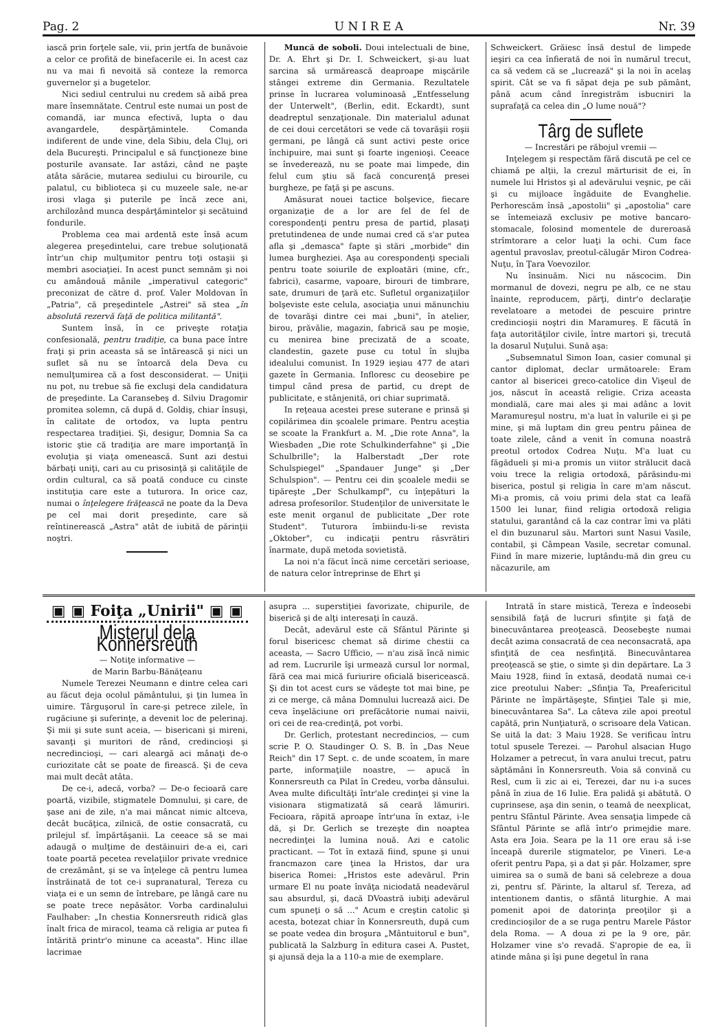Pag. 2 U N I R E A Nr. 39
iască prin forţele sale, vii, prin jertfa de bunăvoie a celor ce profită de binefacerile ei. In acest caz nu va mai fi nevoită să conteze la remorca guvernelor şi a bugetelor.
Nici sediul centrului nu credem să aibă prea mare însemnătate. Centrul este numai un post de comandă, iar munca efectivă, lupta o dau avangardele, despărţămintele. Comanda indiferent de unde vine, dela Sibiu, dela Cluj, ori dela Bucureşti. Principalul e să funcţioneze bine posturile avansate. Iar astăzi, când ne paşte atâta sărăcie, mutarea sediului cu birourile, cu palatul, cu biblioteca şi cu muzeele sale, ne-ar irosi vlaga şi puterile pe încă zece ani, archilozând munca despărţămintelor şi secătuind fondurile.
Problema cea mai ardentă este însă acum alegerea preşedintelui, care trebue soluţionată într'un chip mulţumitor pentru toţi ostaşii şi membri asociaţiei. In acest punct semnăm şi noi cu amândouă mânile „imperativul categoric" preconizat de către d. prof. Valer Moldovan în „Patria", că preşedintele „Astrei" să stea „în absolută rezervă faţă de politica militantă".
Suntem însă, în ce priveşte rotaţia confesională, pentru tradiţie, ca buna pace între fraţi şi prin aceasta să se întărească şi nici un suflet să nu se întoarcă dela Deva cu nemulţumirea că a fost desconsiderat. — Uniţii nu pot, nu trebue să fie excluşi dela candidatura de preşedinte. La Caransebeş d. Silviu Dragomir promitea solemn, că după d. Goldiş, chiar însuşi, în calitate de ortodox, va lupta pentru respectarea tradiţiei. Şi, desigur, Domnia Sa ca istoric ştie că tradiţia are mare importanţă în evoluţia şi viaţa omenească. Sunt azi destui bărbaţi uniţi, cari au cu prisosinţă şi calităţile de ordin cultural, ca să poată conduce cu cinste instituţia care este a tuturora. In orice caz, numai o înţelegere frăţească ne poate da la Deva pe cel mai dorit preşedinte, care să reîntinerească „Astra" atât de iubită de părinţii noştri.
Muncă de soboli. Doui intelectuali de bine, Dr. A. Ehrt şi Dr. I. Schweickert, şi-au luat sarcina să urmărească deaproape mişcările stângei extreme din Germania. Rezultatele prinse în lucrarea voluminoasă „Entfesselung der Unterwelt", (Berlin, edit. Eckardt), sunt deadreptul senzaţionale. Din materialul adunat de cei doui cercetători se vede că tovarăşii roşii germani, pe lângă că sunt activi peste orice închipuire, mai sunt şi foarte ingenioşi. Ceeace se învederează, nu se poate mai limpede, din felul cum ştiu să facă concurenţă presei burgheze, pe faţă şi pe ascuns.
Amăsurat nouei tactice bolşevice, fiecare organizaţie de a lor are fel de fel de corespondenţi pentru presa de partid, plasaţi pretutindenea de unde numai cred că s'ar putea afla şi „demasca" fapte şi stări „morbide" din lumea burgheziei. Aşa au corespondenţi speciali pentru toate soiurile de exploatări (mine, cfr., fabrici), casarme, vapoare, birouri de timbrare, sate, drumuri de ţară etc. Sufletul organizaţiilor bolşeviste este celula, asociaţia unui mănunchiu de tovarăşi dintre cei mai „buni", în atelier, birou, prăvălie, magazin, fabrică sau pe moşie, cu menirea bine precizată de a scoate, clandestin, gazete puse cu totul în slujba idealului comunist. In 1929 ieşiau 477 de atari gazete în Germania. Infloresc cu deosebire pe timpul când presa de partid, cu drept de publicitate, e stânjenită, ori chiar suprimată.
In reţeaua acestei prese suterane e prinsă şi copilărimea din şcoalele primare. Pentru aceştia se scoate la Frankfurt a. M. „Die rote Anna", la Wiesbaden „Die rote Schulkinderfahne" şi „Die Schulbrille"; la Halberstadt „Der rote Schulspiegel" „Spandauer Junge" şi „Der Schulspion". — Pentru cei din şcoalele medii se tipăreşte „Der Schulkampf", cu înţepături la adresa profesorilor. Studenţilor de universitate le este menit organul de publicitate „Der rote Student". Tuturora îmbiindu-li-se revista „Oktober", cu indicaţii pentru răsvrătiri înarmate, după metoda sovietistă.
La noi n'a făcut încă nime cercetări serioase, de natura celor întreprinse de Ehrt şi
Schweickert. Grăiesc însă destul de limpede ieşiri ca cea înfierată de noi în numărul trecut, ca să vedem că se „lucrează" şi la noi în acelaş spirit. Cât se va fi săpat deja pe sub pământ, până acum când înregistrăm isbucniri la suprafaţă ca celea din „O lume nouă"?
Târg de suflete
— Increstări pe răbojul vremii —
Inţelegem şi respectăm fără discută pe cel ce chiamă pe alţii, la crezul mărturisit de ei, în numele lui Hristos şi al adevărului veşnic, pe căi şi cu mijloace îngăduite de Evanghelie. Perhorescăm însă „apostolii" şi „apostolia" care se întemeiază exclusiv pe motive bancaro-stomacale, folosind momentele de dureroasă strîmtorare a celor luaţi la ochi. Cum face agentul pravoslav, preotul-călugăr Miron Codrea-Nuţu, în Ţara Voevozilor.
Nu însinuăm. Nici nu născocim. Din mormanul de dovezi, negru pe alb, ce ne stau înainte, reproducem, părţi, dintr'o declaraţie revelatoare a metodei de pescuire printre credincioşii noştri din Maramureş. E făcută în faţa autorităţilor civile, între martori şi, trecută la dosarul Nuţului. Sună aşa:
„Subsemnatul Simon Ioan, casier comunal şi cantor diplomat, declar următoarele: Eram cantor al bisericei greco-catolice din Vişeul de jos, născut în această religie. Criza aceasta mondială, care mai ales şi mai adânc a lovit Maramureşul nostru, m'a luat în valurile ei şi pe mine, şi mă luptam din greu pentru pâinea de toate zilele, când a venit în comuna noastră preotul ortodox Codrea Nuţu. M'a luat cu făgădueli şi mi-a promis un viitor strălucit dacă voiu trece la religia ortodoxă, părăsindu-mi biserica, postul şi religia în care m'am născut. Mi-a promis, că voiu primi dela stat ca leafă 1500 lei lunar, fiind religia ortodoxă religia statului, garantând că la caz contrar îmi va plăti el din buzunarul său. Martori sunt Nasui Vasile, contabil, şi Câmpean Vasile, secretar comunal. Fiind în mare mizerie, luptându-mă din greu cu năcazurile, am
▣ ▣ Foiţa „Unirii" ▣ ▣
Misterul dela Konnersreuth
— Notiţe informative —
de Marin Barbu-Bănăţeanu
Numele Terezei Neumann e dintre celea cari au făcut deja ocolul pământului, şi ţin lumea în uimire. Târguşorul în care-şi petrece zilele, în rugăciune şi suferinţe, a devenit loc de pelerinaj. Şi mii şi sute sunt aceia, — bisericani şi mireni, savanţi şi muritori de rând, credincioşi şi necredincioşi, — cari aleargă aci mânaţi de-o curiozitate cât se poate de firească. Şi de ceva mai mult decât atâta.
De ce-i, adecă, vorba? — De-o fecioară care poartă, vizibile, stigmatele Domnului, şi care, de şase ani de zile, n'a mai mâncat nimic altceva, decât bucăţica, zilnică, de ostie consacrată, cu prilejul sf. împărtăşanii. La ceeace să se mai adaugă o mulţime de destăinuiri de-a ei, cari toate poartă pecetea revelaţiilor private vrednice de crezământ, şi se va înţelege că pentru lumea înstrăinată de tot ce-i supranatural, Tereza cu viaţa ei e un semn de întrebare, pe lângă care nu se poate trece nepăsător. Vorba cardinalului Faulhaber: „In chestia Konnersreuth ridică glas înalt frica de miracol, teama că religia ar putea fi întărită printr'o minune ca aceasta". Hinc illae lacrimae
asupra ... superstiţiei favorizate, chipurile, de biserică şi de alţi interesaţi în cauză.
Decât, adevărul este că Sfântul Părinte şi forul bisericesc chemat să dirime chestii ca aceasta, — Sacro Ufficio, — n'au zisă încă nimic ad rem. Lucrurile îşi urmează cursul lor normal, fără cea mai mică furiurire oficială bisericească. Şi din tot acest curs se vădeşte tot mai bine, pe zi ce merge, că mâna Domnului lucrează aici. De ceva înşelăciune ori prefăcătorie numai naivii, ori cei de rea-credinţă, pot vorbi.
Dr. Gerlich, protestant necredincios, — cum scrie P. O. Staudinger O. S. B. în „Das Neue Reich" din 17 Sept. c. de unde scoatem, în mare parte, informaţiile noastre, — apucă în Konnersreuth ca Pilat în Credeu, vorba dânsului. Avea multe dificultăţi într'ale credinţei şi vine la visionara stigmatizată să ceară lămuriri. Fecioara, răpită aproape într'una în extaz, i-le dă, şi Dr. Gerlich se trezeşte din noaptea necredinţei la lumina nouă. Azi e catolic practicant. — Tot în extază fiind, spune şi unui francmazon care ţinea la Hristos, dar ura biserica Romei: „Hristos este adevărul. Prin urmare El nu poate învăţa niciodată neadevărul sau absurdul, şi, dacă DVoastră iubiţi adevărul cum spuneţi o să ..." Acum e creştin catolic şi acesta, botezat chiar în Konnersreuth, după cum se poate vedea din broşura „Mântuitorul e bun", publicată la Salzburg în editura casei A. Pustet, şi ajunsă deja la a 110-a mie de exemplare.
Intrată în stare mistică, Tereza e îndeosebi sensibilă faţă de lucruri sfinţite şi faţă de binecuvântarea preoţească. Deosebeşte numai decât azima consacrată de cea neconsacrată, apa sfinţită de cea nesfinţită. Binecuvântarea preoţească se ştie, o simte şi din depărtare. La 3 Maiu 1928, fiind în extasă, deodată numai ce-i zice preotului Naber: „Sfinţia Ta, Preafericitul Părinte ne împărtăşeşte, Sfinţiei Tale şi mie, binecuvântarea Sa". La câteva zile apoi preotul capătă, prin Nunţiatură, o scrisoare dela Vatican. Se uită la dat: 3 Maiu 1928. Se verificau întru totul spusele Terezei. — Parohul alsacian Hugo Holzamer a petrecut, în vara anului trecut, patru săptămâni în Konnersreuth. Voia să convină cu Resl, cum îi zic ai ei, Terezei, dar nu i-a suces până în ziua de 16 Iulie. Era palidă şi abătută. O cuprinsese, aşa din senin, o teamă de neexplicat, pentru Sfântul Părinte. Avea sensaţia limpede că Sfântul Părinte se află într'o primejdie mare. Asta era Joia. Seara pe la 11 ore erau să i-se înceapă durerile stigmatelor, pe Vineri. Le-a oferit pentru Papa, şi a dat şi păr. Holzamer, spre uimirea sa o sumă de bani să celebreze a doua zi, pentru sf. Părinte, la altarul sf. Tereza, ad intentionem dantis, o sfântă liturghie. A mai pomenit apoi de datorinţa preoţilor şi a credincioşilor de a se ruga pentru Marele Păstor dela Roma. — A doua zi pe la 9 ore, păr. Holzamer vine s'o revadă. S'apropie de ea, îi atinde mâna şi îşi pune degetul în rana